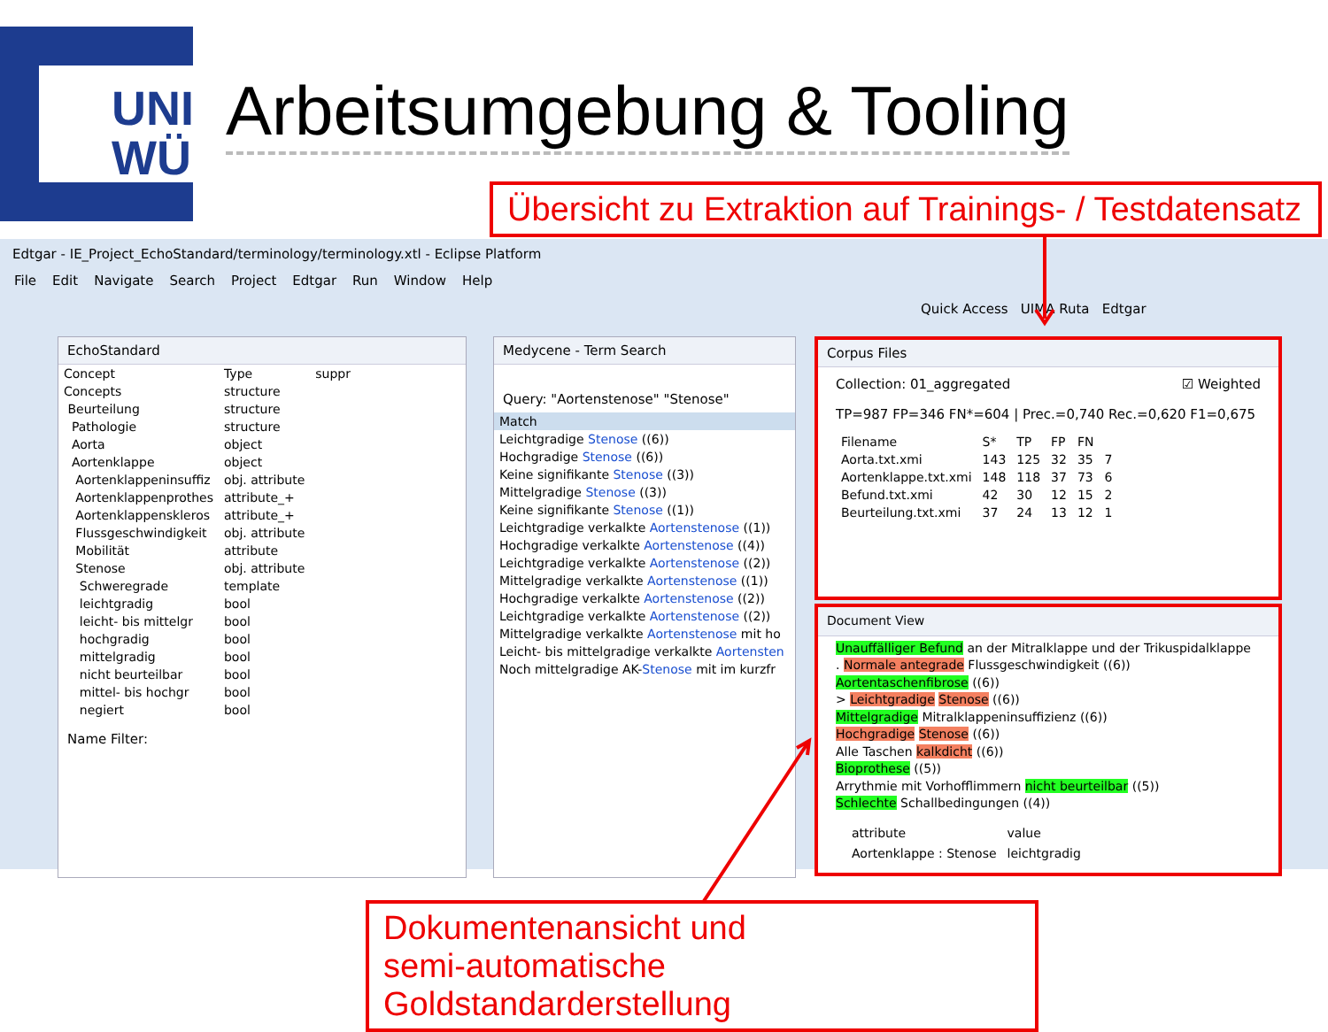UNI
WÜ
Arbeitsumgebung & Tooling
Übersicht zu Extraktion auf Trainings- / Testdatensatz
Edtgar - IE_Project_EchoStandard/terminology/terminology.xtl - Eclipse Platform
File Edit Navigate Search Project Edtgar Run Window Help
Quick Access UIMA Ruta Edtgar
EchoStandard
| Concept | Type | suppr |
| --- | --- | --- |
| Concepts | structure | |
| Beurteilung | structure | |
| Pathologie | structure | |
| Aorta | object | |
| Aortenklappe | object | |
| Aortenklappeninsuffiz | obj. attribute | |
| Aortenklappenprothes | attribute_+ | |
| Aortenklappenskleros | attribute_+ | |
| Flussgeschwindigkeit | obj. attribute | |
| Mobilität | attribute | |
| Stenose | obj. attribute | |
| Schweregrade | template | |
| leichtgradig | bool | |
| leicht- bis mittelgr | bool | |
| hochgradig | bool | |
| mittelgradig | bool | |
| nicht beurteilbar | bool | |
| mittel- bis hochgr | bool | |
| negiert | bool | |
Name Filter:
Medycene - Term Search
Query: "Aortenstenose" "Stenose"
| Match |
| --- |
| Leichtgradige Stenose ((6)) |
| Hochgradige Stenose ((6)) |
| Keine signifikante Stenose ((3)) |
| Mittelgradige Stenose ((3)) |
| Keine signifikante Stenose ((1)) |
| Leichtgradige verkalkte Aortenstenose ((1)) |
| Hochgradige verkalkte Aortenstenose ((4)) |
| Leichtgradige verkalkte Aortenstenose ((2)) |
| Mittelgradige verkalkte Aortenstenose ((1)) |
| Hochgradige verkalkte Aortenstenose ((2)) |
| Leichtgradige verkalkte Aortenstenose ((2)) |
| Mittelgradige verkalkte Aortenstenose mit ho |
| Leicht- bis mittelgradige verkalkte Aortensten |
| Noch mittelgradige AK- Stenose mit im kurzfr |
Corpus Files
Collection: 01_aggregated ☑ Weighted
TP=987 FP=346 FN*=604 | Prec.=0,740 Rec.=0,620 F1=0,675
| Filename | S* | TP | FP | FN | |
| --- | --- | --- | --- | --- | --- |
| Aorta.txt.xmi | 143 | 125 | 32 | 35 | 7 |
| Aortenklappe.txt.xmi | 148 | 118 | 37 | 73 | 6 |
| Befund.txt.xmi | 42 | 30 | 12 | 15 | 2 |
| Beurteilung.txt.xmi | 37 | 24 | 13 | 12 | 1 |
Document View
Unauffälliger Befund an der Mitralklappe und der Trikuspidalklappe
. Normale antegrade Flussgeschwindigkeit ((6))
Aortentaschenfibrose ((6))
> Leichtgradige Stenose ((6))
Mittelgradige Mitralklappeninsuffizienz ((6))
Hochgradige Stenose ((6))
Alle Taschen kalkdicht ((6))
Bioprothese ((5))
Arrythmie mit Vorhofflimmern nicht beurteilbar ((5))
Schlechte Schallbedingungen ((4))
| | attribute | value |
| --- | --- | --- |
| | Aortenklappe : Stenose | leichtgradig |
Dokumentenansicht und
semi-automatische Goldstandarderstellung